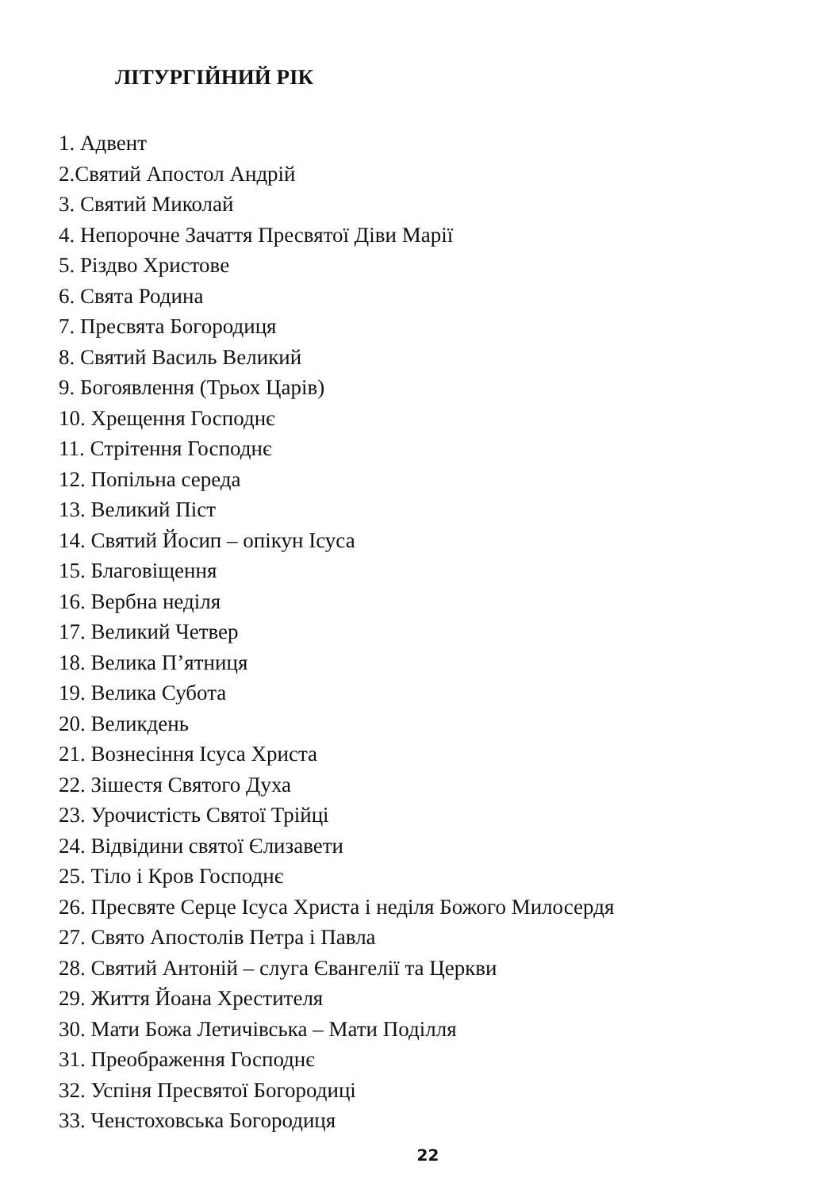ЛІТУРГІЙНИЙ РІК
1. Адвент
2.Святий Апостол Андрій
3. Святий Миколай
4. Непорочне Зачаття Пресвятої Діви Марії
5. Різдво Христове
6. Свята Родина
7. Пресвята Богородиця
8. Святий Василь Великий
9. Богоявлення (Трьох Царів)
10. Хрещення Господнє
11. Стрітення Господнє
12. Попільна середа
13. Великий Піст
14. Святий Йосип – опікун Ісуса
15. Благовіщення
16. Вербна неділя
17. Великий Четвер
18. Велика П’ятниця
19. Велика Субота
20. Великдень
21. Вознесіння Ісуса Христа
22. Зішестя Святого Духа
23. Урочистість Святої Трійці
24. Відвідини святої Єлизавети
25. Тіло і Кров Господнє
26. Пресвяте Серце Ісуса Христа і неділя Божого Милосердя
27. Свято Апостолів Петра і Павла
28. Святий Антоній – слуга Євангелії та Церкви
29. Життя Йоана Хрестителя
30. Мати Божа Летичівська – Мати Поділля
31. Преображення Господнє
32. Успіня Пресвятої Богородиці
33. Ченстоховська Богородиця
22